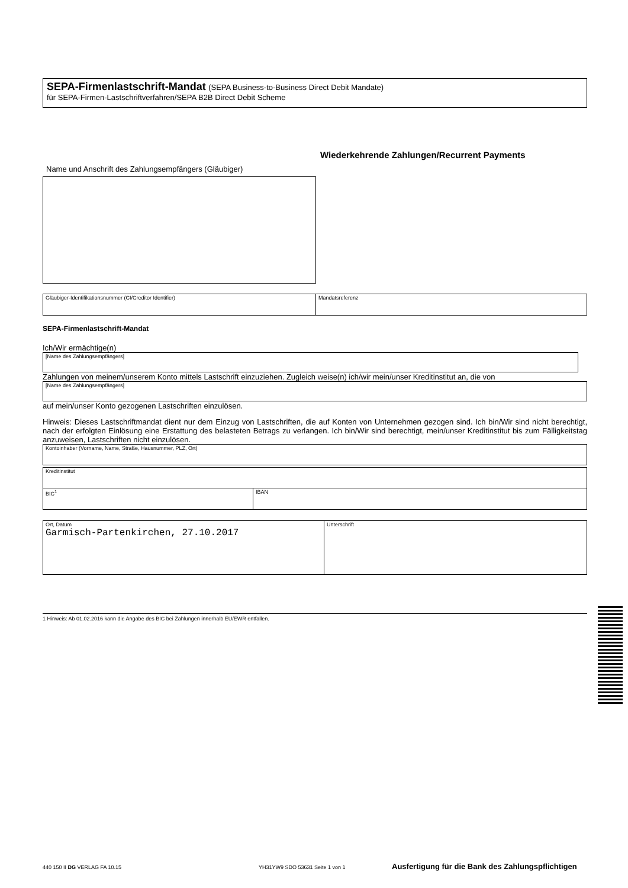SEPA-Firmenlastschrift-Mandat (SEPA Business-to-Business Direct Debit Mandate)
für SEPA-Firmen-Lastschriftverfahren/SEPA B2B Direct Debit Scheme
Wiederkehrende Zahlungen/Recurrent Payments
Name und Anschrift des Zahlungsempfängers (Gläubiger)
Gläubiger-Identifikationsnummer (CI/Creditor Identifier) Mandatsreferenz
SEPA-Firmenlastschrift-Mandat
Ich/Wir ermächtige(n)
[Name des Zahlungsempfängers]
Zahlungen von meinem/unserem Konto mittels Lastschrift einzuziehen. Zugleich weise(n) ich/wir mein/unser Kreditinstitut an, die von
[Name des Zahlungsempfängers]
auf mein/unser Konto gezogenen Lastschriften einzulösen.
Hinweis: Dieses Lastschriftmandat dient nur dem Einzug von Lastschriften, die auf Konten von Unternehmen gezogen sind. Ich bin/Wir sind nicht berechtigt, nach der erfolgten Einlösung eine Erstattung des belasteten Betrags zu verlangen. Ich bin/Wir sind berechtigt, mein/unser Kreditinstitut bis zum Fälligkeitstag anzuweisen, Lastschriften nicht einzulösen.
Kontoinhaber (Vorname, Name, Straße, Hausnummer, PLZ, Ort)
Kreditinstitut
BIC<sup>1</sup> IBAN
Ort, Datum
Garmisch-Partenkirchen, 27.10.2017
Unterschrift
1 Hinweis: Ab 01.02.2016 kann die Angabe des BIC bei Zahlungen innerhalb EU/EWR entfallen.
440 150 II DG VERLAG FA 10.15 YH31YW9 SDO 53631 Seite 1 von 1 Ausfertigung für die Bank des Zahlungspflichtigen